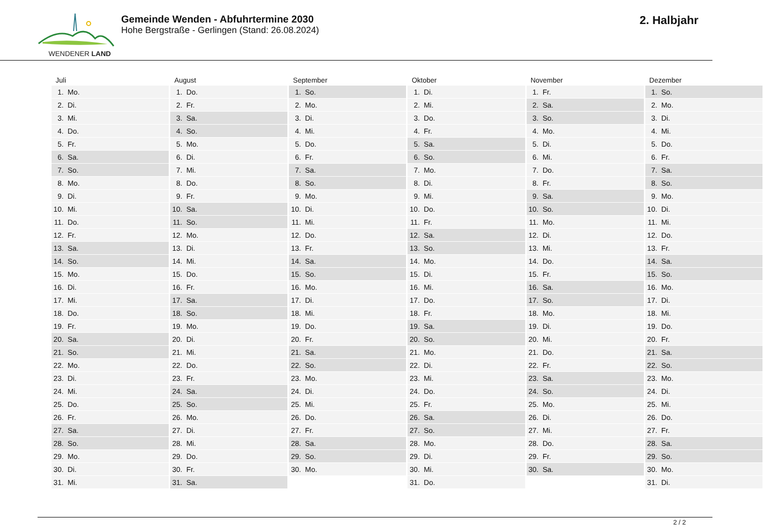WENDENER LAND
Gemeinde Wenden - Abfuhrtermine 2030
Hohe Bergstraße - Gerlingen (Stand: 26.08.2024)
2. Halbjahr
| Juli | August | September | Oktober | November | Dezember |
| --- | --- | --- | --- | --- | --- |
| 1. Mo. | 1. Do. | 1. So. | 1. Di. | 1. Fr. | 1. So. |
| 2. Di. | 2. Fr. | 2. Mo. | 2. Mi. | 2. Sa. | 2. Mo. |
| 3. Mi. | 3. Sa. | 3. Di. | 3. Do. | 3. So. | 3. Di. |
| 4. Do. | 4. So. | 4. Mi. | 4. Fr. | 4. Mo. | 4. Mi. |
| 5. Fr. | 5. Mo. | 5. Do. | 5. Sa. | 5. Di. | 5. Do. |
| 6. Sa. | 6. Di. | 6. Fr. | 6. So. | 6. Mi. | 6. Fr. |
| 7. So. | 7. Mi. | 7. Sa. | 7. Mo. | 7. Do. | 7. Sa. |
| 8. Mo. | 8. Do. | 8. So. | 8. Di. | 8. Fr. | 8. So. |
| 9. Di. | 9. Fr. | 9. Mo. | 9. Mi. | 9. Sa. | 9. Mo. |
| 10. Mi. | 10. Sa. | 10. Di. | 10. Do. | 10. So. | 10. Di. |
| 11. Do. | 11. So. | 11. Mi. | 11. Fr. | 11. Mo. | 11. Mi. |
| 12. Fr. | 12. Mo. | 12. Do. | 12. Sa. | 12. Di. | 12. Do. |
| 13. Sa. | 13. Di. | 13. Fr. | 13. So. | 13. Mi. | 13. Fr. |
| 14. So. | 14. Mi. | 14. Sa. | 14. Mo. | 14. Do. | 14. Sa. |
| 15. Mo. | 15. Do. | 15. So. | 15. Di. | 15. Fr. | 15. So. |
| 16. Di. | 16. Fr. | 16. Mo. | 16. Mi. | 16. Sa. | 16. Mo. |
| 17. Mi. | 17. Sa. | 17. Di. | 17. Do. | 17. So. | 17. Di. |
| 18. Do. | 18. So. | 18. Mi. | 18. Fr. | 18. Mo. | 18. Mi. |
| 19. Fr. | 19. Mo. | 19. Do. | 19. Sa. | 19. Di. | 19. Do. |
| 20. Sa. | 20. Di. | 20. Fr. | 20. So. | 20. Mi. | 20. Fr. |
| 21. So. | 21. Mi. | 21. Sa. | 21. Mo. | 21. Do. | 21. Sa. |
| 22. Mo. | 22. Do. | 22. So. | 22. Di. | 22. Fr. | 22. So. |
| 23. Di. | 23. Fr. | 23. Mo. | 23. Mi. | 23. Sa. | 23. Mo. |
| 24. Mi. | 24. Sa. | 24. Di. | 24. Do. | 24. So. | 24. Di. |
| 25. Do. | 25. So. | 25. Mi. | 25. Fr. | 25. Mo. | 25. Mi. |
| 26. Fr. | 26. Mo. | 26. Do. | 26. Sa. | 26. Di. | 26. Do. |
| 27. Sa. | 27. Di. | 27. Fr. | 27. So. | 27. Mi. | 27. Fr. |
| 28. So. | 28. Mi. | 28. Sa. | 28. Mo. | 28. Do. | 28. Sa. |
| 29. Mo. | 29. Do. | 29. So. | 29. Di. | 29. Fr. | 29. So. |
| 30. Di. | 30. Fr. | 30. Mo. | 30. Mi. | 30. Sa. | 30. Mo. |
| 31. Mi. | 31. Sa. | | 31. Do. | | 31. Di. |
2 / 2